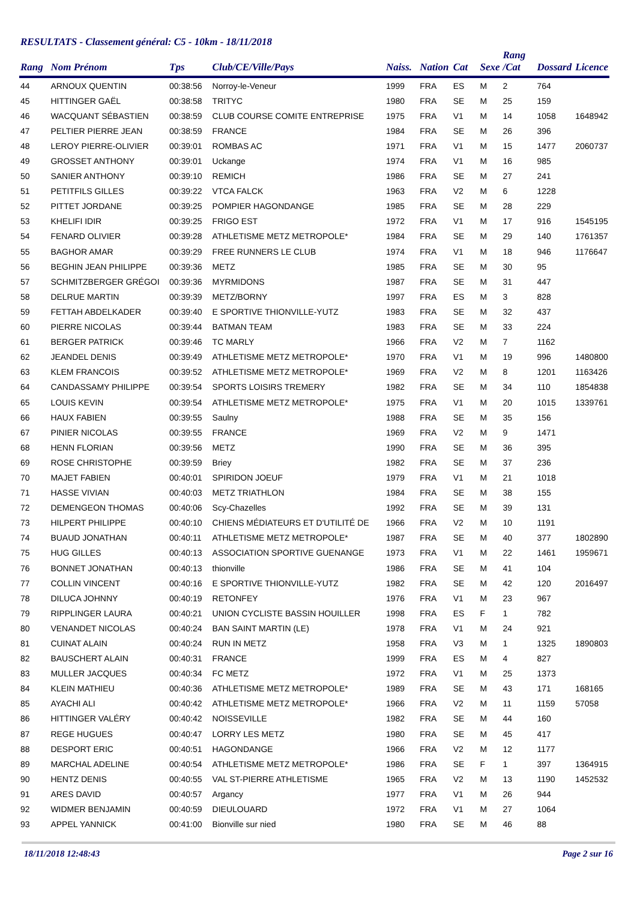RESULTATS - Classement général: C5 - 10km - 18/11/2018
| Rang | Nom Prénom | Tps | Club/CE/Ville/Pays | Naiss. | Nation | Cat | Sexe | Rang /Cat | Dossard | Licence |
| --- | --- | --- | --- | --- | --- | --- | --- | --- | --- | --- |
| 44 | ARNOUX QUENTIN | 00:38:56 | Norroy-le-Veneur | 1999 | FRA | ES | M | 2 | 764 | |
| 45 | HITTINGER GAËL | 00:38:58 | TRITYC | 1980 | FRA | SE | M | 25 | 159 | |
| 46 | WACQUANT SÉBASTIEN | 00:38:59 | CLUB COURSE COMITE ENTREPRISE | 1975 | FRA | V1 | M | 14 | 1058 | 1648942 |
| 47 | PELTIER PIERRE JEAN | 00:38:59 | FRANCE | 1984 | FRA | SE | M | 26 | 396 | |
| 48 | LEROY PIERRE-OLIVIER | 00:39:01 | ROMBAS AC | 1971 | FRA | V1 | M | 15 | 1477 | 2060737 |
| 49 | GROSSET ANTHONY | 00:39:01 | Uckange | 1974 | FRA | V1 | M | 16 | 985 | |
| 50 | SANIER ANTHONY | 00:39:10 | REMICH | 1986 | FRA | SE | M | 27 | 241 | |
| 51 | PETITFILS GILLES | 00:39:22 | VTCA FALCK | 1963 | FRA | V2 | M | 6 | 1228 | |
| 52 | PITTET JORDANE | 00:39:25 | POMPIER HAGONDANGE | 1985 | FRA | SE | M | 28 | 229 | |
| 53 | KHELIFI IDIR | 00:39:25 | FRIGO EST | 1972 | FRA | V1 | M | 17 | 916 | 1545195 |
| 54 | FENARD OLIVIER | 00:39:28 | ATHLETISME METZ METROPOLE* | 1984 | FRA | SE | M | 29 | 140 | 1761357 |
| 55 | BAGHOR AMAR | 00:39:29 | FREE RUNNERS LE CLUB | 1974 | FRA | V1 | M | 18 | 946 | 1176647 |
| 56 | BEGHIN JEAN PHILIPPE | 00:39:36 | METZ | 1985 | FRA | SE | M | 30 | 95 | |
| 57 | SCHMITZBERGER GRÉGOI | 00:39:36 | MYRMIDONS | 1987 | FRA | SE | M | 31 | 447 | |
| 58 | DELRUE MARTIN | 00:39:39 | METZ/BORNY | 1997 | FRA | ES | M | 3 | 828 | |
| 59 | FETTAH ABDELKADER | 00:39:40 | E SPORTIVE THIONVILLE-YUTZ | 1983 | FRA | SE | M | 32 | 437 | |
| 60 | PIERRE NICOLAS | 00:39:44 | BATMAN TEAM | 1983 | FRA | SE | M | 33 | 224 | |
| 61 | BERGER PATRICK | 00:39:46 | TC MARLY | 1966 | FRA | V2 | M | 7 | 1162 | |
| 62 | JEANDEL DENIS | 00:39:49 | ATHLETISME METZ METROPOLE* | 1970 | FRA | V1 | M | 19 | 996 | 1480800 |
| 63 | KLEM FRANCOIS | 00:39:52 | ATHLETISME METZ METROPOLE* | 1969 | FRA | V2 | M | 8 | 1201 | 1163426 |
| 64 | CANDASSAMY PHILIPPE | 00:39:54 | SPORTS LOISIRS TREMERY | 1982 | FRA | SE | M | 34 | 110 | 1854838 |
| 65 | LOUIS KEVIN | 00:39:54 | ATHLETISME METZ METROPOLE* | 1975 | FRA | V1 | M | 20 | 1015 | 1339761 |
| 66 | HAUX FABIEN | 00:39:55 | Saulny | 1988 | FRA | SE | M | 35 | 156 | |
| 67 | PINIER NICOLAS | 00:39:55 | FRANCE | 1969 | FRA | V2 | M | 9 | 1471 | |
| 68 | HENN FLORIAN | 00:39:56 | METZ | 1990 | FRA | SE | M | 36 | 395 | |
| 69 | ROSE CHRISTOPHE | 00:39:59 | Briey | 1982 | FRA | SE | M | 37 | 236 | |
| 70 | MAJET FABIEN | 00:40:01 | SPIRIDON JOEUF | 1979 | FRA | V1 | M | 21 | 1018 | |
| 71 | HASSE VIVIAN | 00:40:03 | METZ TRIATHLON | 1984 | FRA | SE | M | 38 | 155 | |
| 72 | DEMENGEON THOMAS | 00:40:06 | Scy-Chazelles | 1992 | FRA | SE | M | 39 | 131 | |
| 73 | HILPERT PHILIPPE | 00:40:10 | CHIENS MÉDIATEURS ET D'UTILITÉ DE | 1966 | FRA | V2 | M | 10 | 1191 | |
| 74 | BUAUD JONATHAN | 00:40:11 | ATHLETISME METZ METROPOLE* | 1987 | FRA | SE | M | 40 | 377 | 1802890 |
| 75 | HUG GILLES | 00:40:13 | ASSOCIATION SPORTIVE GUENANGE | 1973 | FRA | V1 | M | 22 | 1461 | 1959671 |
| 76 | BONNET JONATHAN | 00:40:13 | thionville | 1986 | FRA | SE | M | 41 | 104 | |
| 77 | COLLIN VINCENT | 00:40:16 | E SPORTIVE THIONVILLE-YUTZ | 1982 | FRA | SE | M | 42 | 120 | 2016497 |
| 78 | DILUCA JOHNNY | 00:40:19 | RETONFEY | 1976 | FRA | V1 | M | 23 | 967 | |
| 79 | RIPPLINGER LAURA | 00:40:21 | UNION CYCLISTE BASSIN HOUILLER | 1998 | FRA | ES | F | 1 | 782 | |
| 80 | VENANDET NICOLAS | 00:40:24 | BAN SAINT MARTIN (LE) | 1978 | FRA | V1 | M | 24 | 921 | |
| 81 | CUINAT ALAIN | 00:40:24 | RUN IN METZ | 1958 | FRA | V3 | M | 1 | 1325 | 1890803 |
| 82 | BAUSCHERT ALAIN | 00:40:31 | FRANCE | 1999 | FRA | ES | M | 4 | 827 | |
| 83 | MULLER JACQUES | 00:40:34 | FC METZ | 1972 | FRA | V1 | M | 25 | 1373 | |
| 84 | KLEIN MATHIEU | 00:40:36 | ATHLETISME METZ METROPOLE* | 1989 | FRA | SE | M | 43 | 171 | 168165 |
| 85 | AYACHI ALI | 00:40:42 | ATHLETISME METZ METROPOLE* | 1966 | FRA | V2 | M | 11 | 1159 | 57058 |
| 86 | HITTINGER VALÉRY | 00:40:42 | NOISSEVILLE | 1982 | FRA | SE | M | 44 | 160 | |
| 87 | REGE HUGUES | 00:40:47 | LORRY LES METZ | 1980 | FRA | SE | M | 45 | 417 | |
| 88 | DESPORT ERIC | 00:40:51 | HAGONDANGE | 1966 | FRA | V2 | M | 12 | 1177 | |
| 89 | MARCHAL ADELINE | 00:40:54 | ATHLETISME METZ METROPOLE* | 1986 | FRA | SE | F | 1 | 397 | 1364915 |
| 90 | HENTZ DENIS | 00:40:55 | VAL ST-PIERRE ATHLETISME | 1965 | FRA | V2 | M | 13 | 1190 | 1452532 |
| 91 | ARES DAVID | 00:40:57 | Argancy | 1977 | FRA | V1 | M | 26 | 944 | |
| 92 | WIDMER BENJAMIN | 00:40:59 | DIEULOUARD | 1972 | FRA | V1 | M | 27 | 1064 | |
| 93 | APPEL YANNICK | 00:41:00 | Bionville sur nied | 1980 | FRA | SE | M | 46 | 88 | |
18/11/2018 12:48:43 Page 2 sur 16